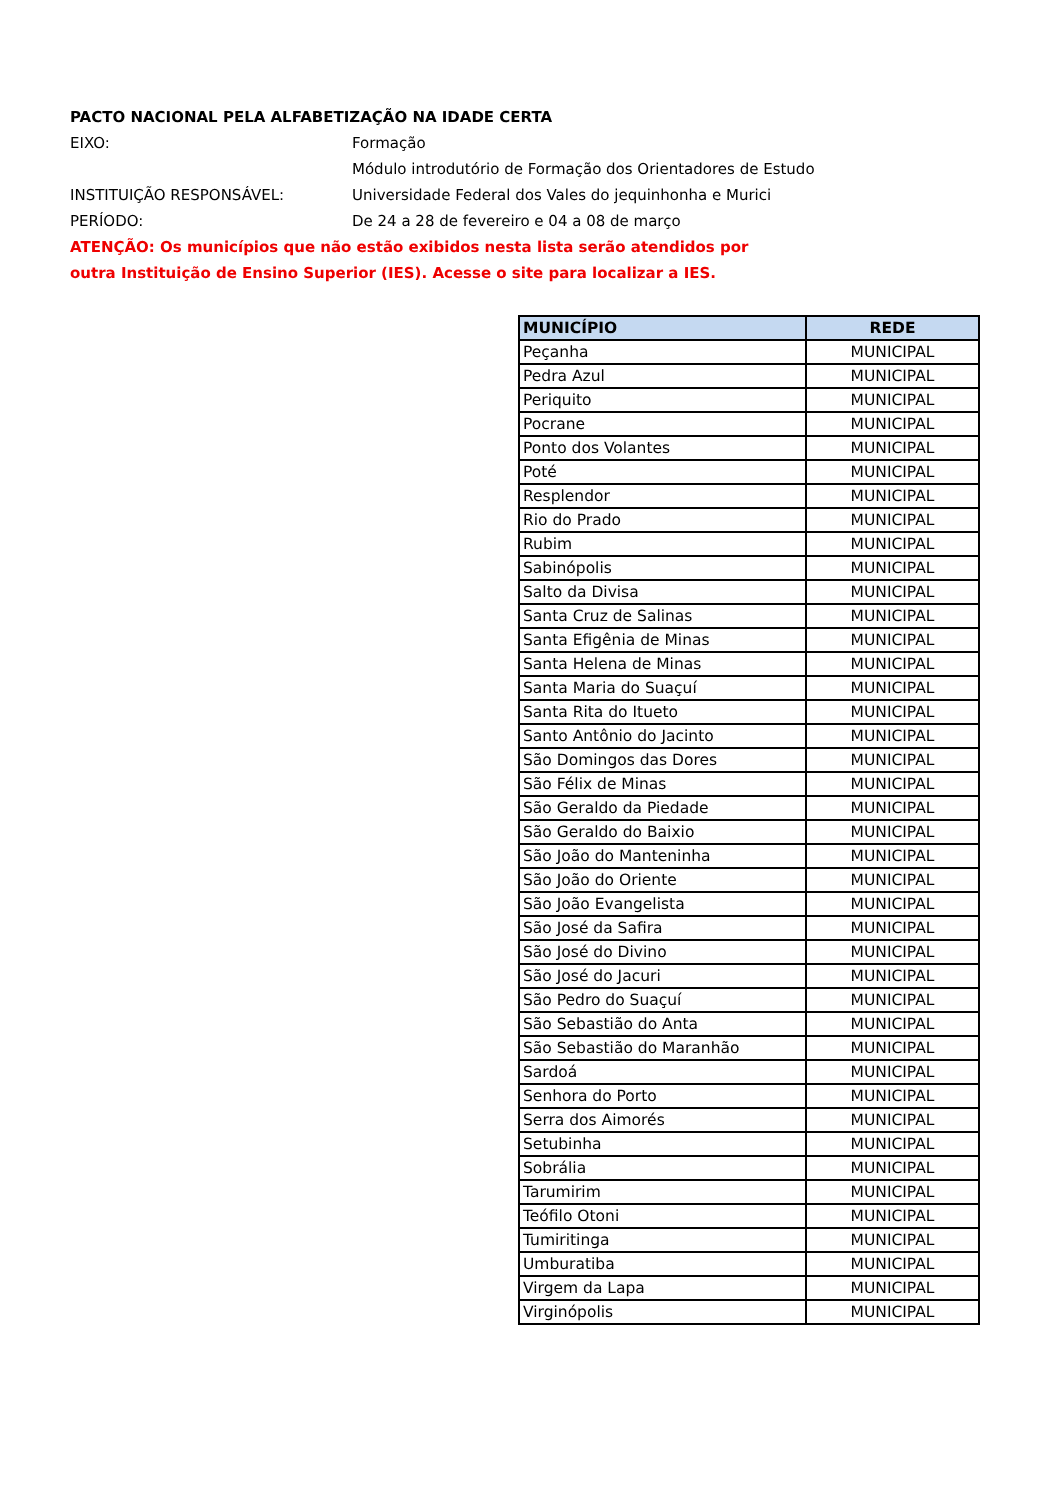PACTO NACIONAL PELA ALFABETIZAÇÃO NA IDADE CERTA
EIXO: Formação
Módulo introdutório de Formação dos Orientadores de Estudo
INSTITUIÇÃO RESPONSÁVEL: Universidade Federal dos Vales do jequinhonha e Murici
PERÍODO: De 24 a 28 de fevereiro e 04 a 08 de março
ATENÇÃO: Os municípios que não estão exibidos nesta lista serão atendidos por outra Instituição de Ensino Superior (IES). Acesse o site para localizar a IES.
| MUNICÍPIO | REDE |
| --- | --- |
| Peçanha | MUNICIPAL |
| Pedra Azul | MUNICIPAL |
| Periquito | MUNICIPAL |
| Pocrane | MUNICIPAL |
| Ponto dos Volantes | MUNICIPAL |
| Poté | MUNICIPAL |
| Resplendor | MUNICIPAL |
| Rio do Prado | MUNICIPAL |
| Rubim | MUNICIPAL |
| Sabinópolis | MUNICIPAL |
| Salto da Divisa | MUNICIPAL |
| Santa Cruz de Salinas | MUNICIPAL |
| Santa Efigênia de Minas | MUNICIPAL |
| Santa Helena de Minas | MUNICIPAL |
| Santa Maria do Suaçuí | MUNICIPAL |
| Santa Rita do Itueto | MUNICIPAL |
| Santo Antônio do Jacinto | MUNICIPAL |
| São Domingos das Dores | MUNICIPAL |
| São Félix de Minas | MUNICIPAL |
| São Geraldo da Piedade | MUNICIPAL |
| São Geraldo do Baixio | MUNICIPAL |
| São João do Manteninha | MUNICIPAL |
| São João do Oriente | MUNICIPAL |
| São João Evangelista | MUNICIPAL |
| São José da Safira | MUNICIPAL |
| São José do Divino | MUNICIPAL |
| São José do Jacuri | MUNICIPAL |
| São Pedro do Suaçuí | MUNICIPAL |
| São Sebastião do Anta | MUNICIPAL |
| São Sebastião do Maranhão | MUNICIPAL |
| Sardoá | MUNICIPAL |
| Senhora do Porto | MUNICIPAL |
| Serra dos Aimorés | MUNICIPAL |
| Setubinha | MUNICIPAL |
| Sobrália | MUNICIPAL |
| Tarumirim | MUNICIPAL |
| Teófilo Otoni | MUNICIPAL |
| Tumiritinga | MUNICIPAL |
| Umburatiba | MUNICIPAL |
| Virgem da Lapa | MUNICIPAL |
| Virginópolis | MUNICIPAL |